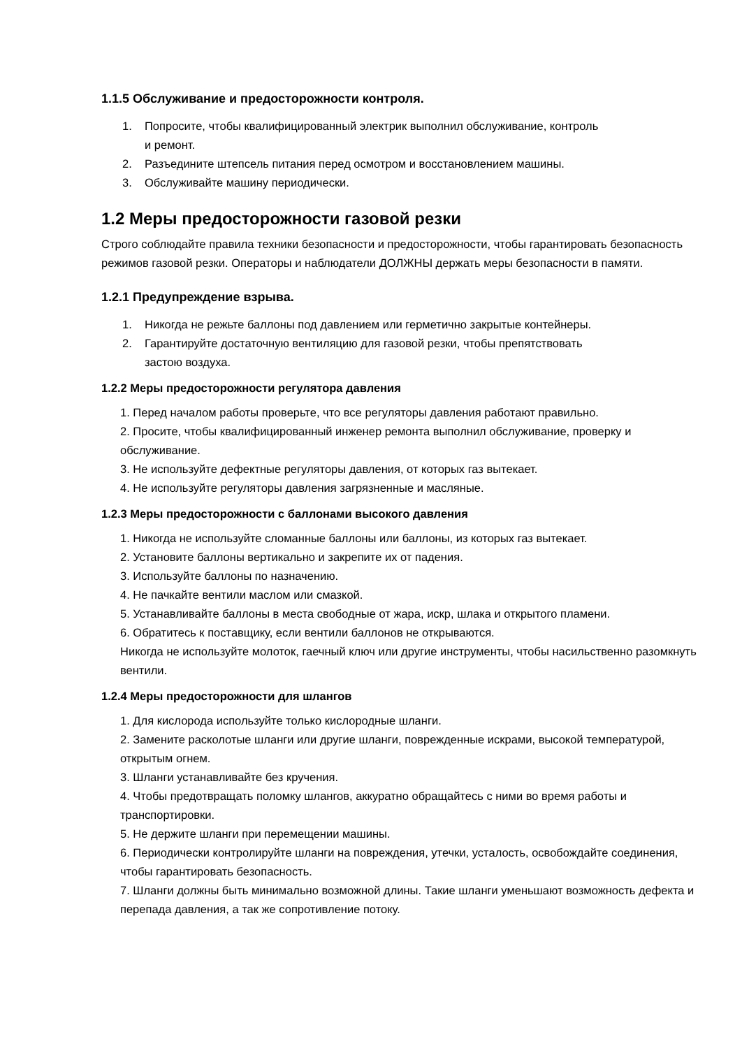1.1.5 Обслуживание и предосторожности контроля.
1. Попросите, чтобы квалифицированный электрик выполнил обслуживание, контроль
и ремонт.
2. Разъедините штепсель питания перед осмотром и восстановлением машины.
3. Обслуживайте машину периодически.
1.2 Меры предосторожности газовой резки
Строго соблюдайте правила техники безопасности и предосторожности, чтобы гарантировать безопасность режимов газовой резки. Операторы и наблюдатели ДОЛЖНЫ держать меры безопасности в памяти.
1.2.1 Предупреждение взрыва.
1. Никогда не режьте баллоны под давлением или герметично закрытые контейнеры.
2. Гарантируйте достаточную вентиляцию для газовой резки, чтобы препятствовать
застою воздуха.
1.2.2 Меры предосторожности регулятора давления
1. Перед началом работы проверьте, что все регуляторы давления работают правильно.
2. Просите, чтобы квалифицированный инженер ремонта выполнил обслуживание, проверку и обслуживание.
3. Не используйте дефектные регуляторы давления, от которых газ вытекает.
4. Не используйте регуляторы давления загрязненные и масляные.
1.2.3 Меры предосторожности с баллонами высокого давления
1. Никогда не используйте сломанные баллоны или баллоны, из которых газ вытекает.
2. Установите баллоны вертикально и закрепите их от падения.
3. Используйте баллоны по назначению.
4. Не пачкайте вентили маслом или смазкой.
5. Устанавливайте баллоны в места свободные от жара, искр, шлака и открытого пламени.
6. Обратитесь к поставщику, если вентили баллонов не открываются.
Никогда не используйте молоток, гаечный ключ или другие инструменты, чтобы насильственно разомкнуть вентили.
1.2.4 Меры предосторожности для шлангов
1. Для кислорода используйте только кислородные шланги.
2. Замените расколотые шланги или другие шланги, поврежденные искрами, высокой температурой, открытым огнем.
3. Шланги устанавливайте без кручения.
4. Чтобы предотвращать поломку шлангов, аккуратно обращайтесь с ними во время работы и транспортировки.
5. Не держите шланги при перемещении машины.
6. Периодически контролируйте шланги на повреждения, утечки, усталость, освобождайте соединения, чтобы гарантировать безопасность.
7. Шланги должны быть минимально возможной длины. Такие шланги уменьшают возможность дефекта и перепада давления, а так же сопротивление потоку.